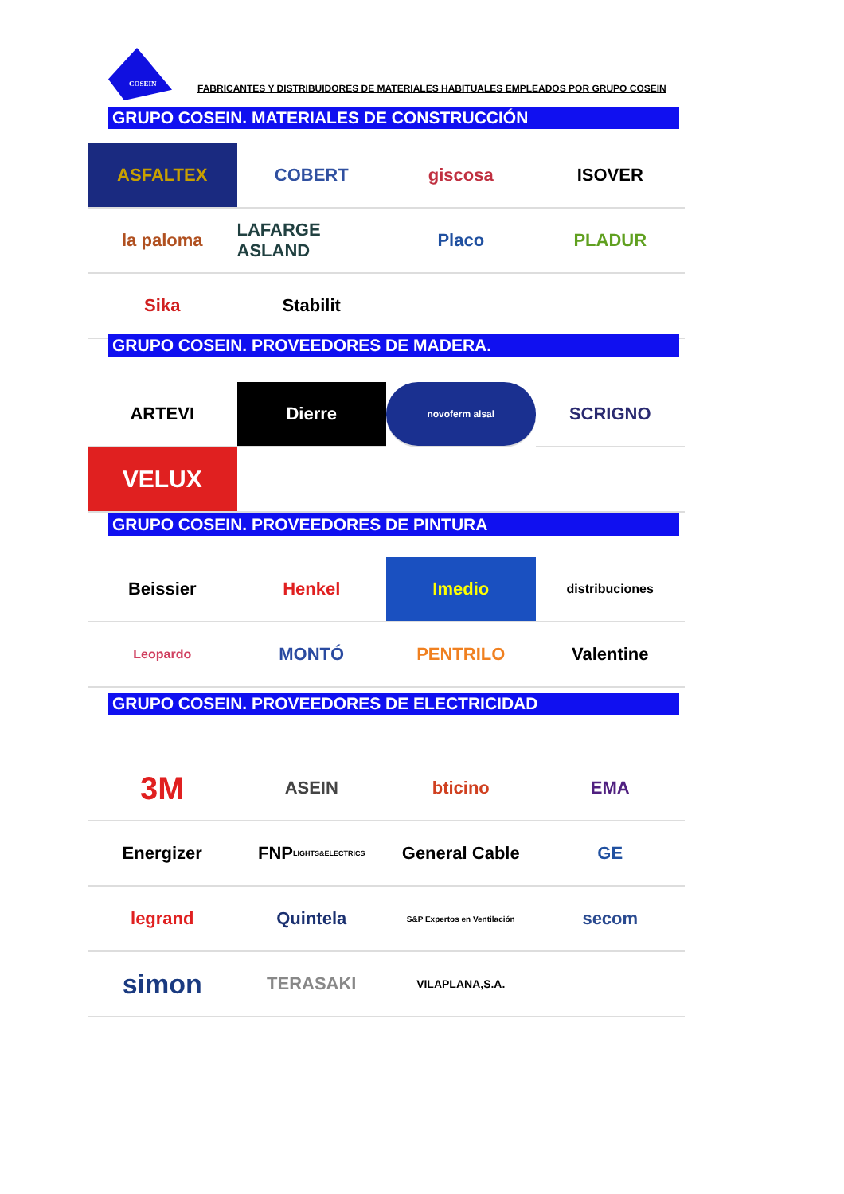COSEIN
FABRICANTES Y DISTRIBUIDORES DE MATERIALES HABITUALES EMPLEADOS POR GRUPO COSEIN
GRUPO COSEIN. MATERIALES DE CONSTRUCCIÓN
ASFALTEX
COBERT
giscosa
ISOVER
la paloma
LAFARGE ASLAND
Placo
PLADUR
Sika
Stabilit
GRUPO COSEIN. PROVEEDORES DE MADERA.
ARTEVI
Dierre
novoferm alsal
SCRIGNO
VELUX
GRUPO COSEIN. PROVEEDORES DE PINTURA
Beissier
Henkel
Imedio
distribuciones
Leopardo
MONTÓ
PENTRILO
Valentine
GRUPO COSEIN. PROVEEDORES DE ELECTRICIDAD
3M
ASEIN
bticino
EMA
Energizer
FNP LIGHTS&ELECTRICS
General Cable
GE
legrand
Quintela
S&P Expertos en Ventilación
secom
simon
TERASAKI
VILAPLANA,S.A.